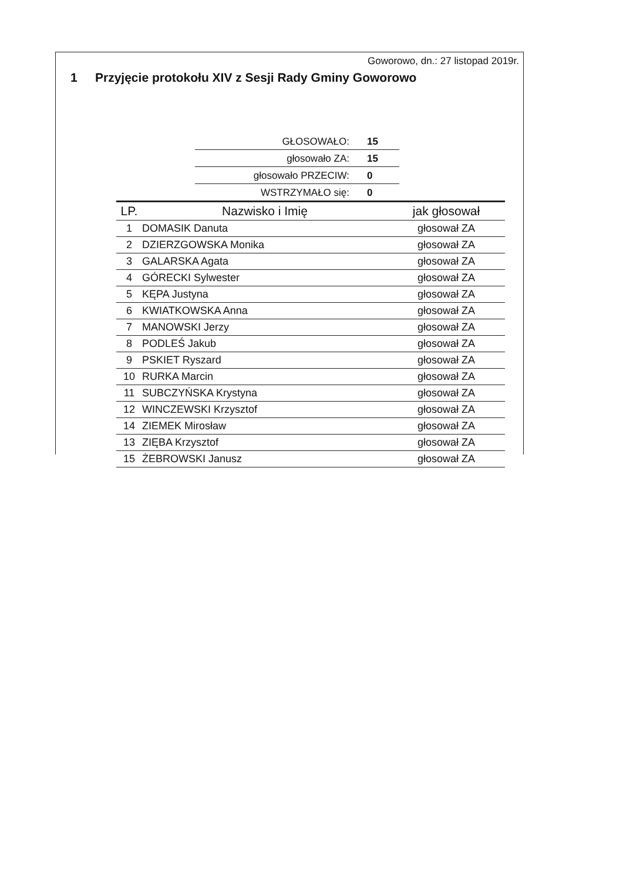Goworowo, dn.: 27 listopad 2019r.
1 Przyjęcie protokołu XIV z Sesji Rady Gminy Goworowo
| GŁOSOWAŁO: | 15 |
| głosowało ZA: | 15 |
| głosowało PRZECIW: | 0 |
| WSTRZYMAŁO się: | 0 |
| LP. | Nazwisko i Imię | jak głosował |
| --- | --- | --- |
| 1 | DOMASIK Danuta | głosował ZA |
| 2 | DZIERZGOWSKA Monika | głosował ZA |
| 3 | GALARSKA Agata | głosował ZA |
| 4 | GÓRECKI Sylwester | głosował ZA |
| 5 | KĘPA Justyna | głosował ZA |
| 6 | KWIATKOWSKA Anna | głosował ZA |
| 7 | MANOWSKI Jerzy | głosował ZA |
| 8 | PODLEŚ Jakub | głosował ZA |
| 9 | PSKIET Ryszard | głosował ZA |
| 10 | RURKA Marcin | głosował ZA |
| 11 | SUBCZYŃSKA Krystyna | głosował ZA |
| 12 | WINCZEWSKI Krzysztof | głosował ZA |
| 14 | ZIEMEK Mirosław | głosował ZA |
| 13 | ZIĘBA Krzysztof | głosował ZA |
| 15 | ŻEBROWSKI Janusz | głosował ZA |